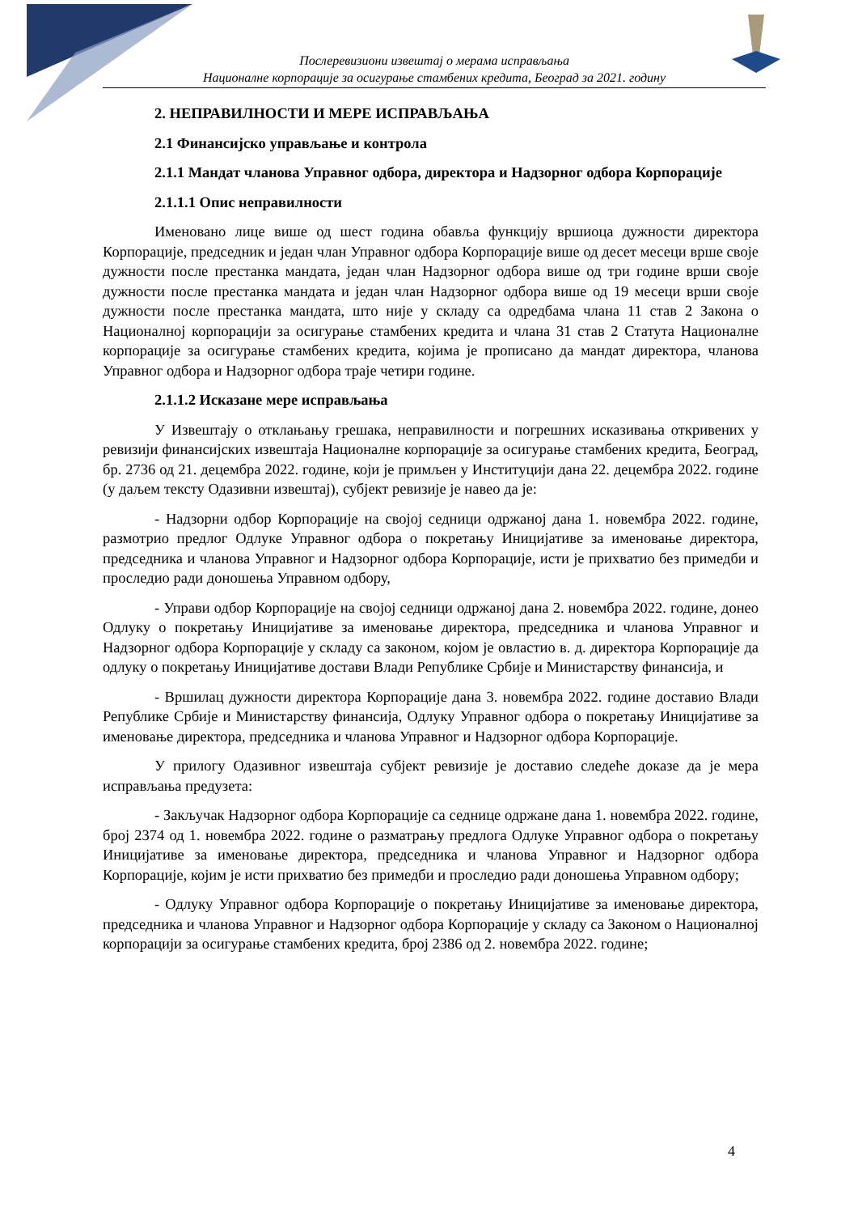Послеревизиони извештај о мерама исправљања
Националне корпорације за осигурање стамбених кредита, Београд за 2021. годину
2. НЕПРАВИЛНОСТИ И МЕРЕ ИСПРАВЉАЊА
2.1 Финансијско управљање и контрола
2.1.1 Мандат чланова Управног одбора, директора и Надзорног одбора Корпорације
2.1.1.1 Опис неправилности
Именовано лице више од шест година обавља функцију вршиоца дужности директора Корпорације, председник и један члан Управног одбора Корпорације више од десет месеци врше своје дужности после престанка мандата, један члан Надзорног одбора више од три године врши своје дужности после престанка мандата и један члан Надзорног одбора више од 19 месеци врши своје дужности после престанка мандата, што није у складу са одредбама члана 11 став 2 Закона о Националној корпорацији за осигурање стамбених кредита и члана 31 став 2 Статута Националне корпорације за осигурање стамбених кредита, којима је прописано да мандат директора, чланова Управног одбора и Надзорног одбора траје четири године.
2.1.1.2 Исказане мере исправљања
У Извештају о отклањању грешака, неправилности и погрешних исказивања откривених у ревизији финансијских извештаја Националне корпорације за осигурање стамбених кредита, Београд, бр. 2736 од 21. децембра 2022. године, који је примљен у Институцији дана 22. децембра 2022. године (у даљем тексту Одазивни извештај), субјект ревизије је навео да је:
- Надзорни одбор Корпорације на својој седници одржаној дана 1. новембра 2022. године, размотрио предлог Одлуке Управног одбора о покретању Иницијативе за именовање директора, председника и чланова Управног и Надзорног одбора Корпорације, исти је прихватио без примедби и проследио ради доношења Управном одбору,
- Управи одбор Корпорације на својој седници одржаној дана 2. новембра 2022. године, донео Одлуку о покретању Иницијативе за именовање директора, председника и чланова Управног и Надзорног одбора Корпорације у складу са законом, којом је овластио в. д. директора Корпорације да одлуку о покретању Иницијативе достави Влади Републике Србије и Министарству финансија, и
- Вршилац дужности директора Корпорације дана 3. новембра 2022. године доставио Влади Републике Србије и Министарству финансија, Одлуку Управног одбора о покретању Иницијативе за именовање директора, председника и чланова Управног и Надзорног одбора Корпорације.
У прилогу Одазивног извештаја субјект ревизије је доставио следеће доказе да је мера исправљања предузета:
- Закључак Надзорног одбора Корпорације са седнице одржане дана 1. новембра 2022. године, број 2374 од 1. новембра 2022. године о разматрању предлога Одлуке Управног одбора о покретању Иницијативе за именовање директора, председника и чланова Управног и Надзорног одбора Корпорације, којим је исти прихватио без примедби и проследио ради доношења Управном одбору;
- Одлуку Управног одбора Корпорације о покретању Иницијативе за именовање директора, председника и чланова Управног и Надзорног одбора Корпорације у складу са Законом о Националној корпорацији за осигурање стамбених кредита, број 2386 од 2. новембра 2022. године;
4